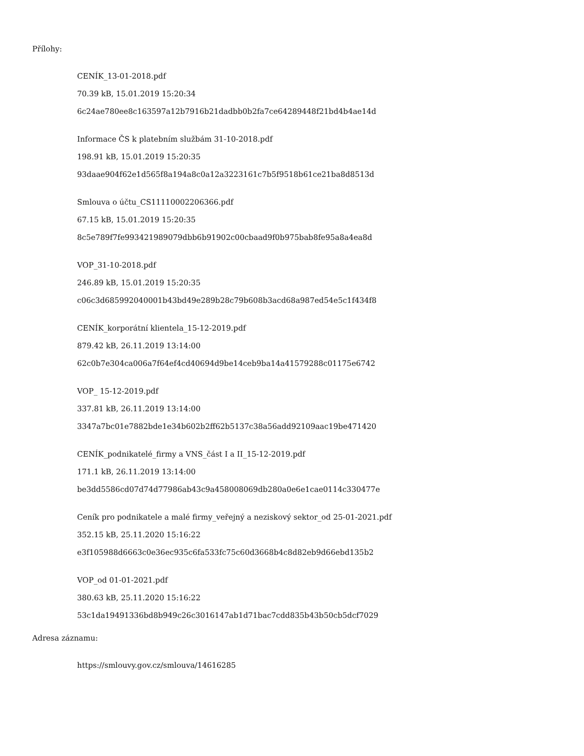Přílohy:
CENÍK_13-01-2018.pdf
70.39 kB, 15.01.2019 15:20:34
6c24ae780ee8c163597a12b7916b21dadbb0b2fa7ce64289448f21bd4b4ae14d
Informace ČS k platebním službám 31-10-2018.pdf
198.91 kB, 15.01.2019 15:20:35
93daae904f62e1d565f8a194a8c0a12a3223161c7b5f9518b61ce21ba8d8513d
Smlouva o účtu_CS11110002206366.pdf
67.15 kB, 15.01.2019 15:20:35
8c5e789f7fe993421989079dbb6b91902c00cbaad9f0b975bab8fe95a8a4ea8d
VOP_31-10-2018.pdf
246.89 kB, 15.01.2019 15:20:35
c06c3d685992040001b43bd49e289b28c79b608b3acd68a987ed54e5c1f434f8
CENÍK_korporátní klientela_15-12-2019.pdf
879.42 kB, 26.11.2019 13:14:00
62c0b7e304ca006a7f64ef4cd40694d9be14ceb9ba14a41579288c01175e6742
VOP_ 15-12-2019.pdf
337.81 kB, 26.11.2019 13:14:00
3347a7bc01e7882bde1e34b602b2ff62b5137c38a56add92109aac19be471420
CENÍK_podnikatelé_firmy a VNS_část I a II_15-12-2019.pdf
171.1 kB, 26.11.2019 13:14:00
be3dd5586cd07d74d77986ab43c9a458008069db280a0e6e1cae0114c330477e
Ceník pro podnikatele a malé firmy_veřejný a neziskový sektor_od 25-01-2021.pdf
352.15 kB, 25.11.2020 15:16:22
e3f105988d6663c0e36ec935c6fa533fc75c60d3668b4c8d82eb9d66ebd135b2
VOP_od 01-01-2021.pdf
380.63 kB, 25.11.2020 15:16:22
53c1da19491336bd8b949c26c3016147ab1d71bac7cdd835b43b50cb5dcf7029
Adresa záznamu:
https://smlouvy.gov.cz/smlouva/14616285